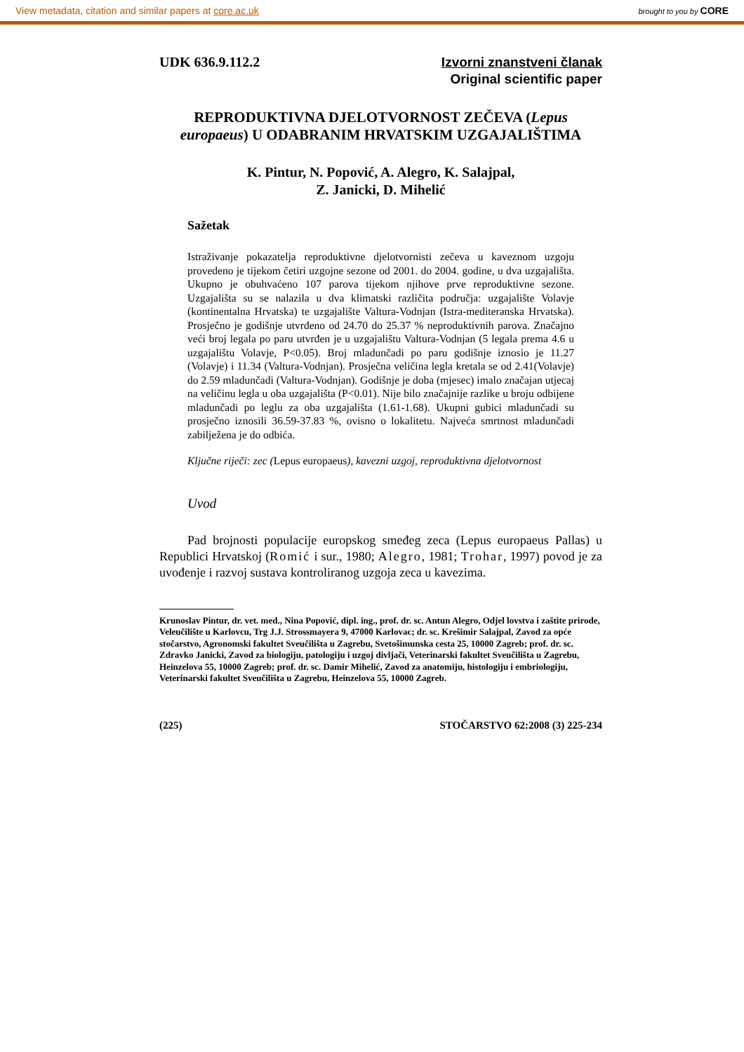View metadata, citation and similar papers at core.ac.uk brought to you by CORE
UDK 636.9.112.2
Izvorni znanstveni članak
Original scientific paper
REPRODUKTIVNA DJELOTVORNOST ZEČEVA (Lepus europaeus) U ODABRANIM HRVATSKIM UZGAJALIŠTIMA
K. Pintur, N. Popović, A. Alegro, K. Salajpal,
Z. Janicki, D. Mihelić
Sažetak
Istraživanje pokazatelja reproduktivne djelotvornisti zečeva u kaveznom uzgoju provedeno je tijekom četiri uzgojne sezone od 2001. do 2004. godine, u dva uzgajališta. Ukupno je obuhvaćeno 107 parova tijekom njihove prve reproduktivne sezone. Uzgajališta su se nalazila u dva klimatski različita područja: uzgajalište Volavje (kontinentalna Hrvatska) te uzgajalište Valtura-Vodnjan (Istra-mediteranska Hrvatska). Prosječno je godišnje utvrđeno od 24.70 do 25.37 % neproduktivnih parova. Značajno veći broj legala po paru utvrđen je u uzgajalištu Valtura-Vodnjan (5 legala prema 4.6 u uzgajalištu Volavje, P<0.05). Broj mladunčadi po paru godišnje iznosio je 11.27 (Volavje) i 11.34 (Valtura-Vodnjan). Prosječna veličina legla kretala se od 2.41(Volavje) do 2.59 mladunčadi (Valtura-Vodnjan). Godišnje je doba (mjesec) imalo značajan utjecaj na veličinu legla u oba uzgajališta (P<0.01). Nije bilo značajnije razlike u broju odbijene mladunčadi po leglu za oba uzgajališta (1.61-1.68). Ukupni gubici mladunčadi su prosječno iznosili 36.59-37.83 %, ovisno o lokalitetu. Najveća smrtnost mladunčadi zabilježena je do odbića.
Ključne riječi: zec (Lepus europaeus), kavezni uzgoj, reproduktivna djelotvornost
Uvod
Pad brojnosti populacije europskog smeđeg zeca (Lepus europaeus Pallas) u Republici Hrvatskoj (Romić i sur., 1980; Alegro, 1981; Trohar, 1997) povod je za uvođenje i razvoj sustava kontroliranog uzgoja zeca u kavezima.
Krunoslav Pintur, dr. vet. med., Nina Popović, dipl. ing., prof. dr. sc. Antun Alegro, Odjel lovstva i zaštite prirode, Veleučilište u Karlovcu, Trg J.J. Strossmayera 9, 47000 Karlovac; dr. sc. Krešimir Salajpal, Zavod za opće stočarstvo, Agronomski fakultet Sveučilišta u Zagrebu, Svetošimunska cesta 25, 10000 Zagreb; prof. dr. sc. Zdravko Janicki, Zavod za biologiju, patologiju i uzgoj divljači, Veterinarski fakultet Sveučilišta u Zagrebu, Heinzelova 55, 10000 Zagreb; prof. dr. sc. Damir Mihelić, Zavod za anatomiju, histologiju i embriologiju, Veterinarski fakultet Sveučilišta u Zagrebu, Heinzelova 55, 10000 Zagreb.
(225) STOČARSTVO 62:2008 (3) 225-234